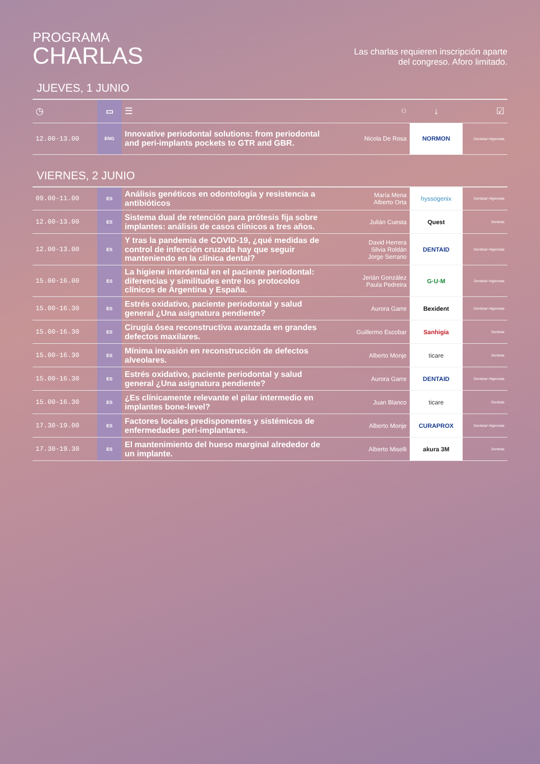PROGRAMA
CHARLAS
Las charlas requieren inscripción aparte
del congreso. Aforo limitado.
JUEVES, 1 JUNIO
| ◷ | ▭ | ☰ | ⚇ | ↓ | ☑ |
| --- | --- | --- | --- | --- | --- |
| 12.00-13.00 | ENG | Innovative periodontal solutions: from periodontal and peri-implants pockets to GTR and GBR. | Nicola De Rosa | NORMON | Dentista/ Higienista |
VIERNES, 2 JUNIO
| 09.00-11.00 | ES | Análisis genéticos en odontología y resistencia a antibióticos | María Mena Alberto Orta | hyssogenix | Dentista/ Higienista |
| 12.00-13.00 | ES | Sistema dual de retención para prótesis fija sobre implantes: análisis de casos clínicos a tres años. | Julián Cuesta | Quest | Dentista |
| 12.00-13.00 | ES | Y tras la pandemia de COVID-19, ¿qué medidas de control de infección cruzada hay que seguir manteniendo en la clínica dental? | David Herrera Silvia Roldán Jorge Serrano | DENTAID | Dentista/ Higienista |
| 15.00-16.00 | ES | La higiene interdental en el paciente periodontal: diferencias y similitudes entre los protocolos clínicos de Argentina y España. | Jerián González Paula Pedreira | G·U·M | Dentista/ Higienista |
| 15.00-16.30 | ES | Estrés oxidativo, paciente periodontal y salud general ¿Una asignatura pendiente? | Aurora Garre | Bexident | Dentista/ Higienista |
| 15.00-16.30 | ES | Cirugía ósea reconstructiva avanzada en grandes defectos maxilares. | Guillermo Escobar | Sanhigía | Dentista |
| 15.00-16.30 | ES | Mínima invasión en reconstrucción de defectos alveolares. | Alberto Monje | ticare | Dentista |
| 15.00-16.30 | ES | Estrés oxidativo, paciente periodontal y salud general ¿Una asignatura pendiente? | Aurora Garre | DENTAID | Dentista/ Higienista |
| 15.00-16.30 | ES | ¿Es clínicamente relevante el pilar intermedio en implantes bone-level? | Juan Blanco | ticare | Dentista |
| 17.30-19.00 | ES | Factores locales predisponentes y sistémicos de enfermedades peri-implantares. | Alberto Monje | CURAPROX | Dentista/ Higienista |
| 17.30-19.30 | ES | El mantenimiento del hueso marginal alrededor de un implante. | Alberto Miselli | akura 3M | Dentista |